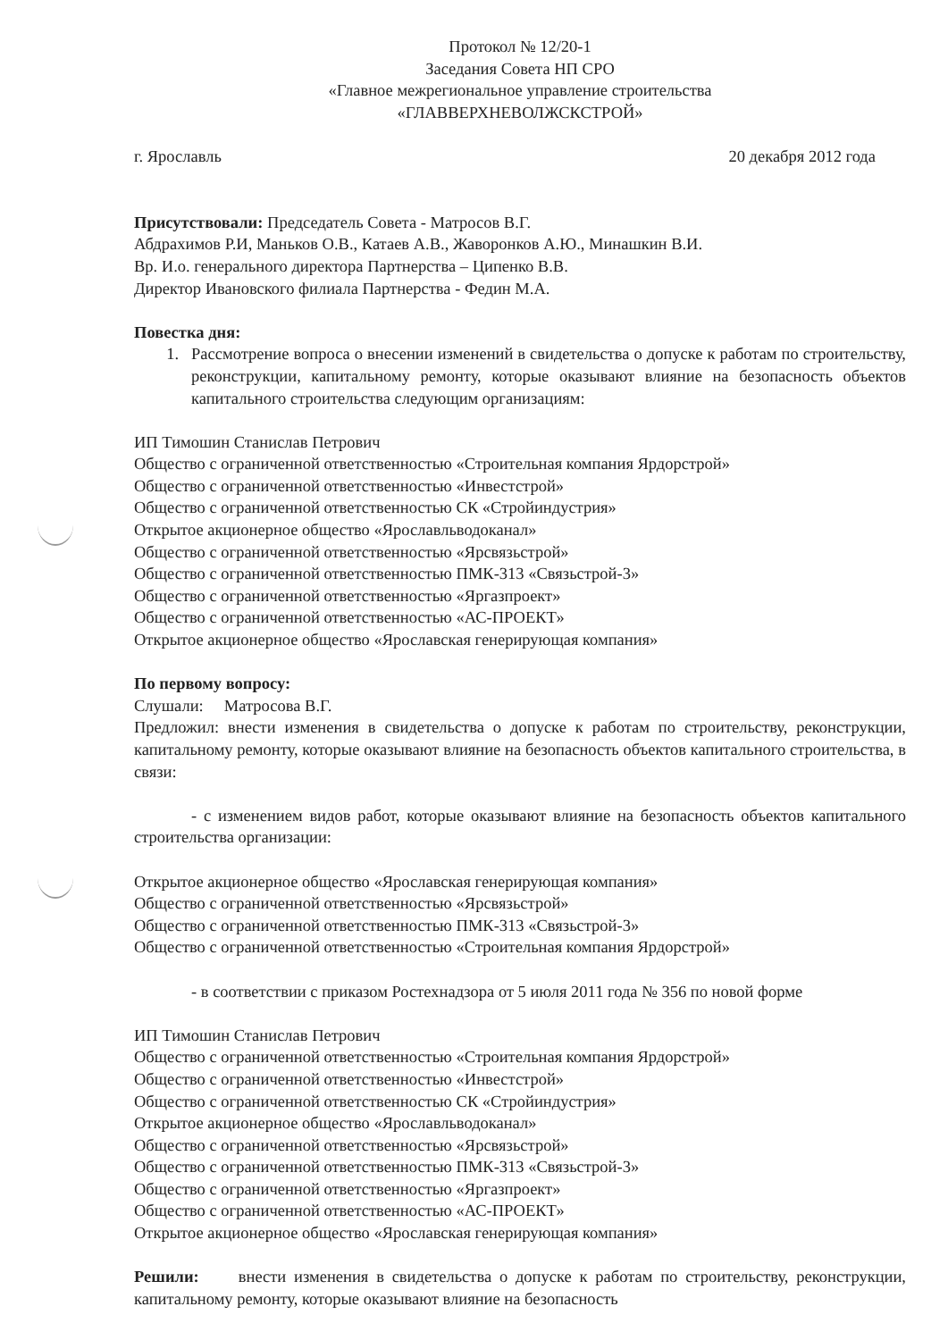Протокол № 12/20-1
Заседания Совета НП СРО
«Главное межрегиональное управление строительства
«ГЛАВВЕРХНЕВОЛЖСКСТРОЙ»
г. Ярославль 20 декабря 2012 года
Присутствовали: Председатель Совета - Матросов В.Г.
Абдрахимов Р.И, Маньков О.В., Катаев А.В., Жаворонков А.Ю., Минашкин В.И.
Вр. И.о. генерального директора Партнерства – Ципенко В.В.
Директор Ивановского филиала Партнерства - Федин М.А.
Повестка дня:
1. Рассмотрение вопроса о внесении изменений в свидетельства о допуске к работам по строительству, реконструкции, капитальному ремонту, которые оказывают влияние на безопасность объектов капитального строительства следующим организациям:
ИП Тимошин Станислав Петрович
Общество с ограниченной ответственностью «Строительная компания Ярдорстрой»
Общество с ограниченной ответственностью «Инвестстрой»
Общество с ограниченной ответственностью СК «Стройиндустрия»
Открытое акционерное общество «Ярославльводоканал»
Общество с ограниченной ответственностью «Ярсвязьстрой»
Общество с ограниченной ответственностью ПМК-313 «Связьстрой-3»
Общество с ограниченной ответственностью «Яргазпроект»
Общество с ограниченной ответственностью «АС-ПРОЕКТ»
Открытое акционерное общество «Ярославская генерирующая компания»
По первому вопросу:
Слушали: Матросова В.Г.
Предложил: внести изменения в свидетельства о допуске к работам по строительству, реконструкции, капитальному ремонту, которые оказывают влияние на безопасность объектов капитального строительства, в связи:
- с изменением видов работ, которые оказывают влияние на безопасность объектов капитального строительства организации:
Открытое акционерное общество «Ярославская генерирующая компания»
Общество с ограниченной ответственностью «Ярсвязьстрой»
Общество с ограниченной ответственностью ПМК-313 «Связьстрой-3»
Общество с ограниченной ответственностью «Строительная компания Ярдорстрой»
- в соответствии с приказом Ростехнадзора от 5 июля 2011 года № 356 по новой форме
ИП Тимошин Станислав Петрович
Общество с ограниченной ответственностью «Строительная компания Ярдорстрой»
Общество с ограниченной ответственностью «Инвестстрой»
Общество с ограниченной ответственностью СК «Стройиндустрия»
Открытое акционерное общество «Ярославльводоканал»
Общество с ограниченной ответственностью «Ярсвязьстрой»
Общество с ограниченной ответственностью ПМК-313 «Связьстрой-3»
Общество с ограниченной ответственностью «Яргазпроект»
Общество с ограниченной ответственностью «АС-ПРОЕКТ»
Открытое акционерное общество «Ярославская генерирующая компания»
Решили: внести изменения в свидетельства о допуске к работам по строительству, реконструкции, капитальному ремонту, которые оказывают влияние на безопасность